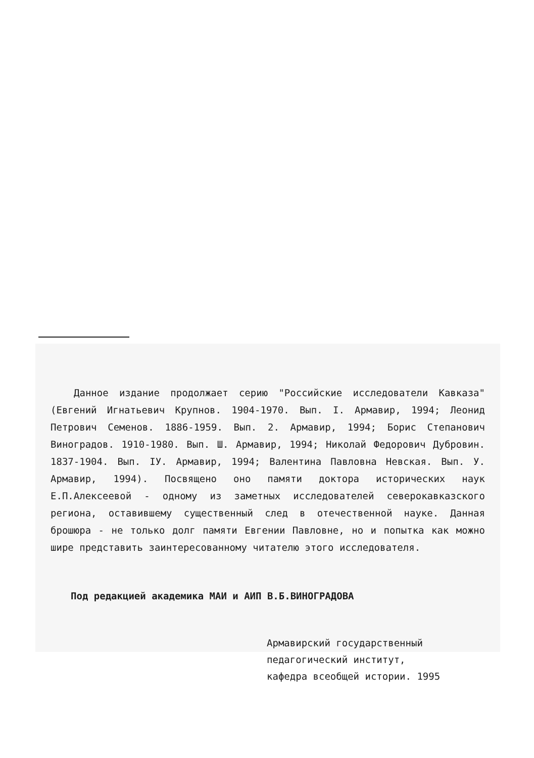Данное издание продолжает серию "Российские исследователи Кавказа" (Евгений Игнатьевич Крупнов. 1904-1970. Вып. I. Армавир, 1994; Леонид Петрович Семенов. 1886-1959. Вып. 2. Армавир, 1994; Борис Степанович Виноградов. 1910-1980. Вып. Ш. Армавир, 1994; Николай Федорович Дубровин. 1837-1904. Вып. IУ. Армавир, 1994; Валентина Павловна Невская. Вып. У. Армавир, 1994). Посвящено оно памяти доктора исторических наук Е.П.Алексеевой - одному из заметных исследователей северокавказского региона, оставившему существенный след в отечественной науке. Данная брошюра - не только долг памяти Евгении Павловне, но и попытка как можно шире представить заинтересованному читателю этого исследователя.
Под редакцией академика МАИ и АИП В.Б.ВИНОГРАДОВА
Армавирский государственный
педагогический институт,
кафедра всеобщей истории. 1995